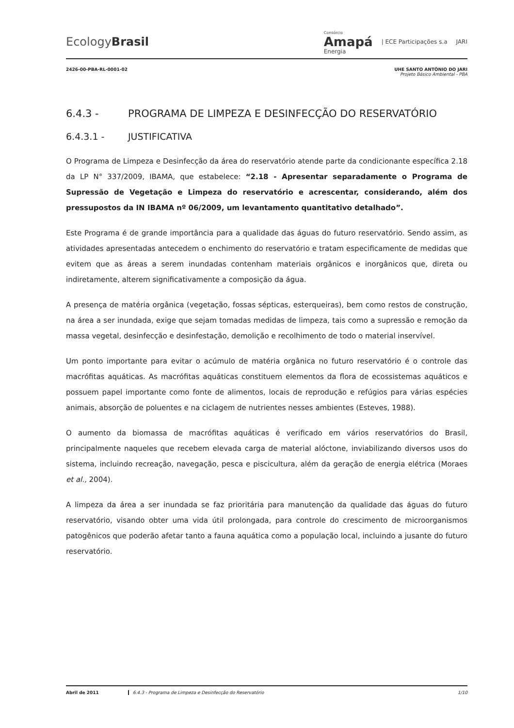EcologyBrasil
Consórcio
Amapá
Energia
| ECE Participações s.a JARI
2426-00-PBA-RL-0001-02 UHE SANTO ANTÔNIO DO JARI
Projeto Básico Ambiental - PBA
6.4.3 - PROGRAMA DE LIMPEZA E DESINFECÇÃO DO RESERVATÓRIO
6.4.3.1 - JUSTIFICATIVA
O Programa de Limpeza e Desinfecção da área do reservatório atende parte da condicionante específica 2.18 da LP N° 337/2009, IBAMA, que estabelece: “2.18 - Apresentar separadamente o Programa de Supressão de Vegetação e Limpeza do reservatório e acrescentar, considerando, além dos pressupostos da IN IBAMA nº 06/2009, um levantamento quantitativo detalhado”.
Este Programa é de grande importância para a qualidade das águas do futuro reservatório. Sendo assim, as atividades apresentadas antecedem o enchimento do reservatório e tratam especificamente de medidas que evitem que as áreas a serem inundadas contenham materiais orgânicos e inorgânicos que, direta ou indiretamente, alterem significativamente a composição da água.
A presença de matéria orgânica (vegetação, fossas sépticas, esterqueiras), bem como restos de construção, na área a ser inundada, exige que sejam tomadas medidas de limpeza, tais como a supressão e remoção da massa vegetal, desinfecção e desinfestação, demolição e recolhimento de todo o material inservível.
Um ponto importante para evitar o acúmulo de matéria orgânica no futuro reservatório é o controle das macrófitas aquáticas. As macrófitas aquáticas constituem elementos da flora de ecossistemas aquáticos e possuem papel importante como fonte de alimentos, locais de reprodução e refúgios para várias espécies animais, absorção de poluentes e na ciclagem de nutrientes nesses ambientes (Esteves, 1988).
O aumento da biomassa de macrófitas aquáticas é verificado em vários reservatórios do Brasil, principalmente naqueles que recebem elevada carga de material alóctone, inviabilizando diversos usos do sistema, incluindo recreação, navegação, pesca e piscicultura, além da geração de energia elétrica (Moraes et al., 2004).
A limpeza da área a ser inundada se faz prioritária para manutenção da qualidade das águas do futuro reservatório, visando obter uma vida útil prolongada, para controle do crescimento de microorganismos patogênicos que poderão afetar tanto a fauna aquática como a população local, incluindo a jusante do futuro reservatório.
Abril de 2011 6.4.3 - Programa de Limpeza e Desinfecção do Reservatório
1/10